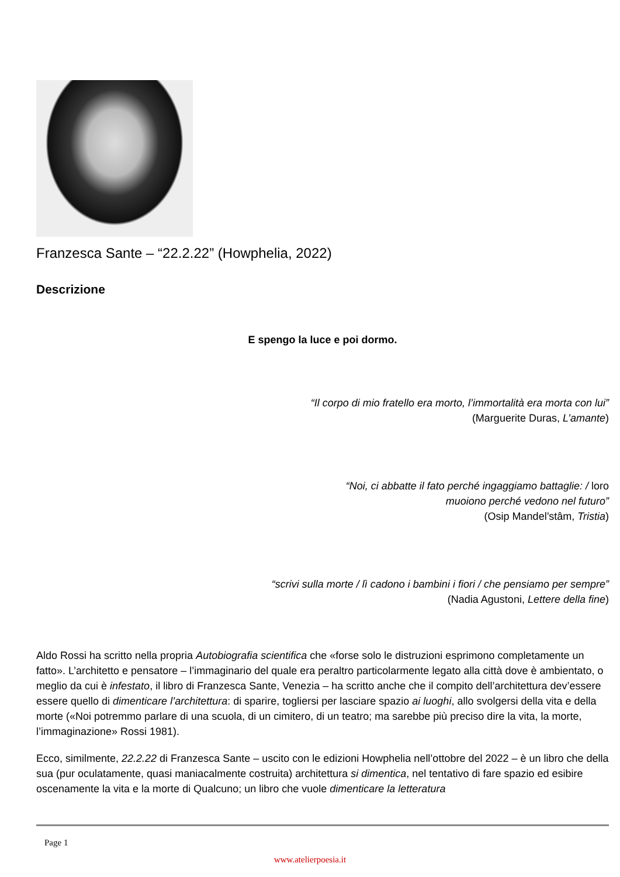Franzesca Sante – “22.2.22” (Howphelia, 2022)
Descrizione
E spengo la luce e poi dormo.
“Il corpo di mio fratello era morto, l’immortalità era morta con lui”
(Marguerite Duras, L’amante)
“Noi, ci abbatte il fato perché ingaggiamo battaglie: / loro
muoiono perché vedono nel futuro”
(Osip Mandel’stâm, Tristia)
“scrivi sulla morte / lì cadono i bambini i fiori / che pensiamo per sempre”
(Nadia Agustoni, Lettere della fine)
Aldo Rossi ha scritto nella propria Autobiografia scientifica che «forse solo le distruzioni esprimono completamente un fatto». L’architetto e pensatore – l’immaginario del quale era peraltro particolarmente legato alla città dove è ambientato, o meglio da cui è infestato, il libro di Franzesca Sante, Venezia – ha scritto anche che il compito dell’architettura dev’essere essere quello di dimenticare l’architettura: di sparire, togliersi per lasciare spazio ai luoghi, allo svolgersi della vita e della morte («Noi potremmo parlare di una scuola, di un cimitero, di un teatro; ma sarebbe più preciso dire la vita, la morte, l’immaginazione» Rossi 1981).
Ecco, similmente, 22.2.22 di Franzesca Sante – uscito con le edizioni Howphelia nell’ottobre del 2022 – è un libro che della sua (pur oculatamente, quasi maniacalmente costruita) architettura si dimentica, nel tentativo di fare spazio ed esibire oscenamente la vita e la morte di Qualcuno; un libro che vuole dimenticare la letteratura
Page 1
www.atelierpoesia.it